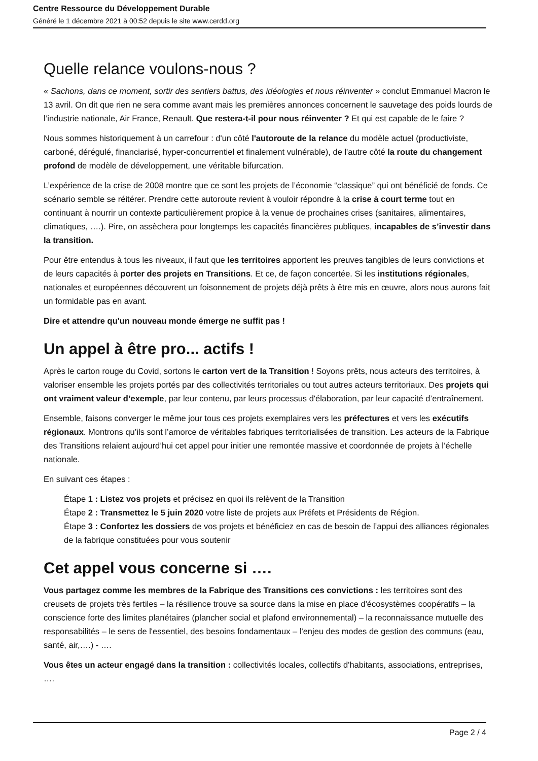Centre Ressource du Développement Durable
Généré le 1 décembre 2021 à 00:52 depuis le site www.cerdd.org
Quelle relance voulons-nous ?
« Sachons, dans ce moment, sortir des sentiers battus, des idéologies et nous réinventer » conclut Emmanuel Macron le 13 avril. On dit que rien ne sera comme avant mais les premières annonces concernent le sauvetage des poids lourds de l’industrie nationale, Air France, Renault. Que restera-t-il pour nous réinventer ? Et qui est capable de le faire ?
Nous sommes historiquement à un carrefour : d'un côté l'autoroute de la relance du modèle actuel (productiviste, carboné, dérégulé, financiarisé, hyper-concurrentiel et finalement vulnérable), de l'autre côté la route du changement profond de modèle de développement, une véritable bifurcation.
L’expérience de la crise de 2008 montre que ce sont les projets de l’économie “classique” qui ont bénéficié de fonds. Ce scénario semble se réitérer. Prendre cette autoroute revient à vouloir répondre à la crise à court terme tout en continuant à nourrir un contexte particulièrement propice à la venue de prochaines crises (sanitaires, alimentaires, climatiques, ….). Pire, on assèchera pour longtemps les capacités financières publiques, incapables de s’investir dans la transition.
Pour être entendus à tous les niveaux, il faut que les territoires apportent les preuves tangibles de leurs convictions et de leurs capacités à porter des projets en Transitions. Et ce, de façon concertée. Si les institutions régionales, nationales et européennes découvrent un foisonnement de projets déjà prêts à être mis en œuvre, alors nous aurons fait un formidable pas en avant.
Dire et attendre qu'un nouveau monde émerge ne suffit pas !
Un appel à être pro... actifs !
Après le carton rouge du Covid, sortons le carton vert de la Transition ! Soyons prêts, nous acteurs des territoires, à valoriser ensemble les projets portés par des collectivités territoriales ou tout autres acteurs territoriaux. Des projets qui ont vraiment valeur d’exemple, par leur contenu, par leurs processus d'élaboration, par leur capacité d’entraînement.
Ensemble, faisons converger le même jour tous ces projets exemplaires vers les préfectures et vers les exécutifs régionaux. Montrons qu’ils sont l’amorce de véritables fabriques territorialisées de transition. Les acteurs de la Fabrique des Transitions relaient aujourd’hui cet appel pour initier une remontée massive et coordonnée de projets à l’échelle nationale.
En suivant ces étapes :
Étape 1 : Listez vos projets et précisez en quoi ils relèvent de la Transition
Étape 2 : Transmettez le 5 juin 2020 votre liste de projets aux Préfets et Présidents de Région.
Étape 3 : Confortez les dossiers de vos projets et bénéficiez en cas de besoin de l’appui des alliances régionales de la fabrique constituées pour vous soutenir
Cet appel vous concerne si ….
Vous partagez comme les membres de la Fabrique des Transitions ces convictions : les territoires sont des creusets de projets très fertiles – la résilience trouve sa source dans la mise en place d'écosystèmes coopératifs – la conscience forte des limites planétaires (plancher social et plafond environnemental) – la reconnaissance mutuelle des responsabilités – le sens de l'essentiel, des besoins fondamentaux – l'enjeu des modes de gestion des communs (eau, santé, air,….) - ….
Vous êtes un acteur engagé dans la transition : collectivités locales, collectifs d'habitants, associations, entreprises, ….
Page 2 / 4